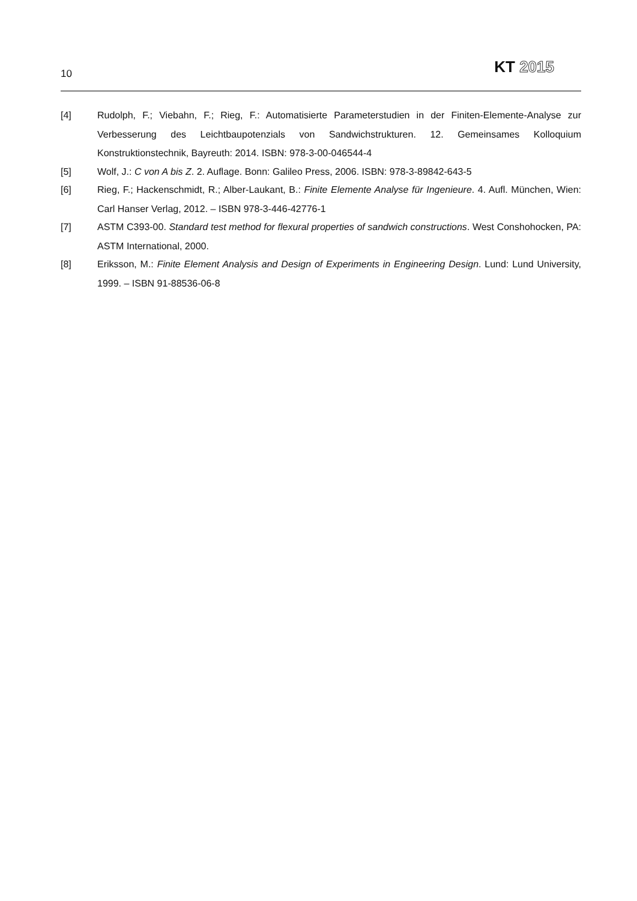10 KT 2015
[4] Rudolph, F.; Viebahn, F.; Rieg, F.: Automatisierte Parameterstudien in der Finiten-Elemente-Analyse zur Verbesserung des Leichtbaupotenzials von Sandwichstrukturen. 12. Gemeinsames Kolloquium Konstruktionstechnik, Bayreuth: 2014. ISBN: 978-3-00-046544-4
[5] Wolf, J.: C von A bis Z. 2. Auflage. Bonn: Galileo Press, 2006. ISBN: 978-3-89842-643-5
[6] Rieg, F.; Hackenschmidt, R.; Alber-Laukant, B.: Finite Elemente Analyse für Ingenieure. 4. Aufl. München, Wien: Carl Hanser Verlag, 2012. – ISBN 978-3-446-42776-1
[7] ASTM C393-00. Standard test method for flexural properties of sandwich constructions. West Conshohocken, PA: ASTM International, 2000.
[8] Eriksson, M.: Finite Element Analysis and Design of Experiments in Engineering Design. Lund: Lund University, 1999. – ISBN 91-88536-06-8